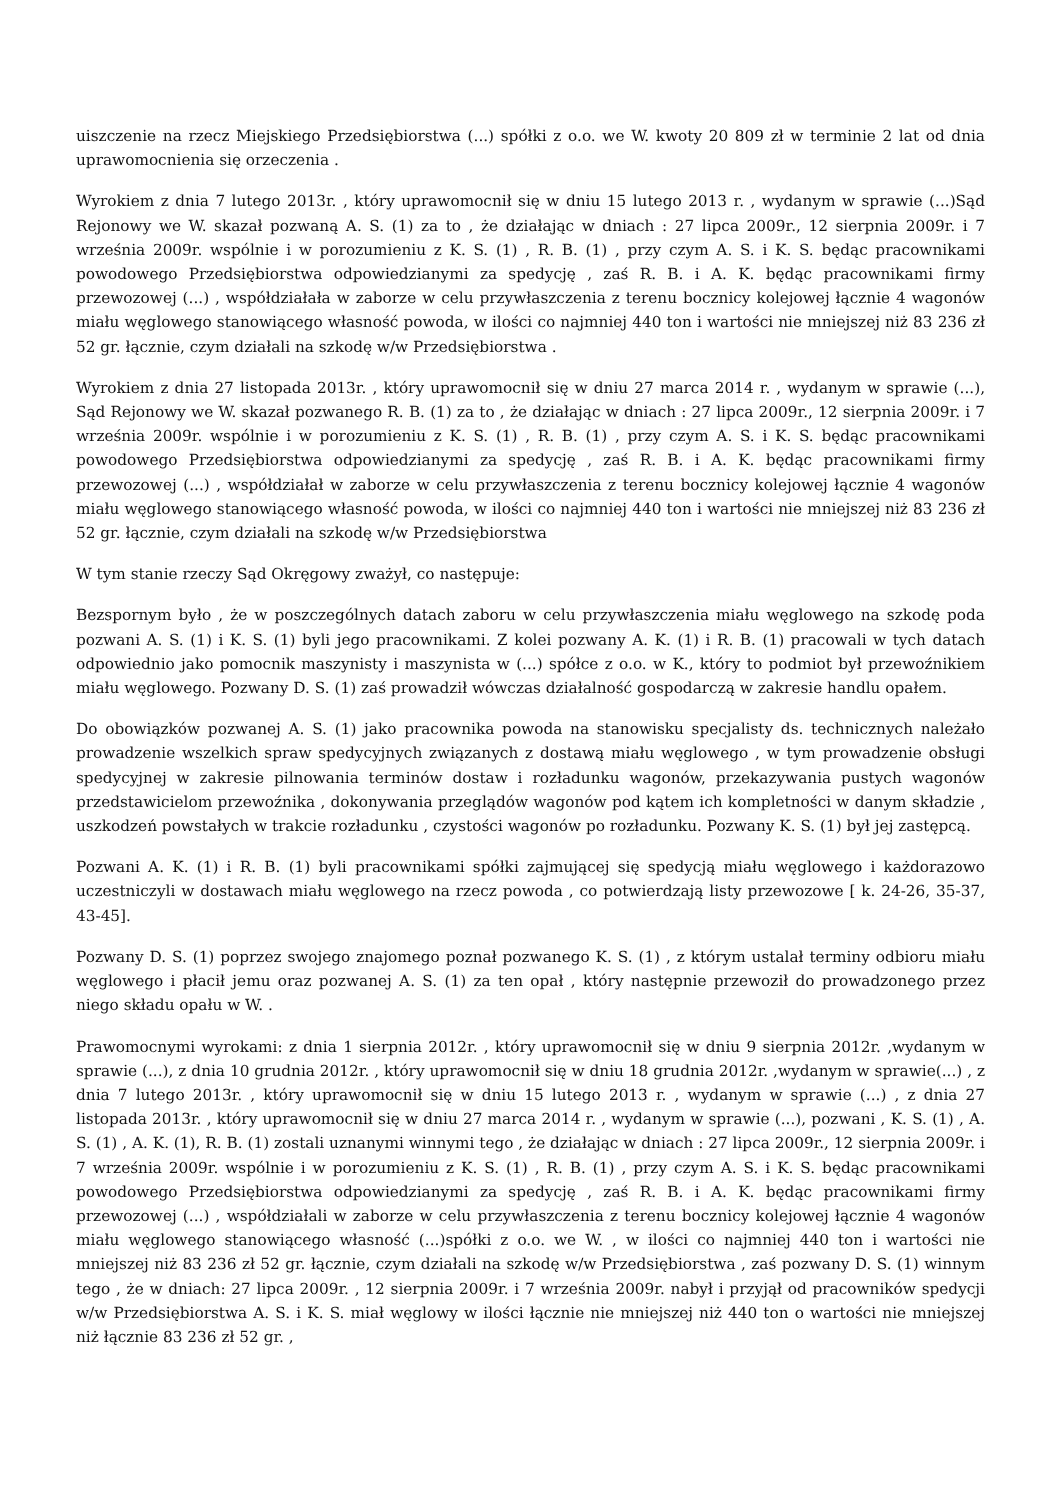uiszczenie na rzecz Miejskiego Przedsiębiorstwa (...) spółki z o.o. we W. kwoty 20 809 zł w terminie 2 lat od dnia uprawomocnienia się orzeczenia .
Wyrokiem z dnia 7 lutego 2013r. , który uprawomocnił się w dniu 15 lutego 2013 r. , wydanym w sprawie (...)Sąd Rejonowy we W. skazał pozwaną A. S. (1) za to , że działając w dniach : 27 lipca 2009r., 12 sierpnia 2009r. i 7 września 2009r. wspólnie i w porozumieniu z K. S. (1) , R. B. (1) , przy czym A. S. i K. S. będąc pracownikami powodowego Przedsiębiorstwa odpowiedzianymi za spedycję , zaś R. B. i A. K. będąc pracownikami firmy przewozowej (...) , współdziałała w zaborze w celu przywłaszczenia z terenu bocznicy kolejowej łącznie 4 wagonów miału węglowego stanowiącego własność powoda, w ilości co najmniej 440 ton i wartości nie mniejszej niż 83 236 zł 52 gr. łącznie, czym działali na szkodę w/w Przedsiębiorstwa .
Wyrokiem z dnia 27 listopada 2013r. , który uprawomocnił się w dniu 27 marca 2014 r. , wydanym w sprawie (...), Sąd Rejonowy we W. skazał pozwanego R. B. (1) za to , że działając w dniach : 27 lipca 2009r., 12 sierpnia 2009r. i 7 września 2009r. wspólnie i w porozumieniu z K. S. (1) , R. B. (1) , przy czym A. S. i K. S. będąc pracownikami powodowego Przedsiębiorstwa odpowiedzianymi za spedycję , zaś R. B. i A. K. będąc pracownikami firmy przewozowej (...) , współdziałał w zaborze w celu przywłaszczenia z terenu bocznicy kolejowej łącznie 4 wagonów miału węglowego stanowiącego własność powoda, w ilości co najmniej 440 ton i wartości nie mniejszej niż 83 236 zł 52 gr. łącznie, czym działali na szkodę w/w Przedsiębiorstwa
W tym stanie rzeczy Sąd Okręgowy zważył, co następuje:
Bezspornym było , że w poszczególnych datach zaboru w celu przywłaszczenia miału węglowego na szkodę poda pozwani A. S. (1) i K. S. (1) byli jego pracownikami. Z kolei pozwany A. K. (1) i R. B. (1) pracowali w tych datach odpowiednio jako pomocnik maszynisty i maszynista w (...) spółce z o.o. w K., który to podmiot był przewoźnikiem miału węglowego. Pozwany D. S. (1) zaś prowadził wówczas działalność gospodarczą w zakresie handlu opałem.
Do obowiązków pozwanej A. S. (1) jako pracownika powoda na stanowisku specjalisty ds. technicznych należało prowadzenie wszelkich spraw spedycyjnych związanych z dostawą miału węglowego , w tym prowadzenie obsługi spedycyjnej w zakresie pilnowania terminów dostaw i rozładunku wagonów, przekazywania pustych wagonów przedstawicielom przewoźnika , dokonywania przeglądów wagonów pod kątem ich kompletności w danym składzie , uszkodzeń powstałych w trakcie rozładunku , czystości wagonów po rozładunku. Pozwany K. S. (1) był jej zastępcą.
Pozwani A. K. (1) i R. B. (1) byli pracownikami spółki zajmującej się spedycją miału węglowego i każdorazowo uczestniczyli w dostawach miału węglowego na rzecz powoda , co potwierdzają listy przewozowe [ k. 24-26, 35-37, 43-45].
Pozwany D. S. (1) poprzez swojego znajomego poznał pozwanego K. S. (1) , z którym ustalał terminy odbioru miału węglowego i płacił jemu oraz pozwanej A. S. (1) za ten opał , który następnie przewoził do prowadzonego przez niego składu opału w W. .
Prawomocnymi wyrokami: z dnia 1 sierpnia 2012r. , który uprawomocnił się w dniu 9 sierpnia 2012r. ,wydanym w sprawie (...), z dnia 10 grudnia 2012r. , który uprawomocnił się w dniu 18 grudnia 2012r. ,wydanym w sprawie(...) , z dnia 7 lutego 2013r. , który uprawomocnił się w dniu 15 lutego 2013 r. , wydanym w sprawie (...) , z dnia 27 listopada 2013r. , który uprawomocnił się w dniu 27 marca 2014 r. , wydanym w sprawie (...), pozwani , K. S. (1) , A. S. (1) , A. K. (1), R. B. (1) zostali uznanymi winnymi tego , że działając w dniach : 27 lipca 2009r., 12 sierpnia 2009r. i 7 września 2009r. wspólnie i w porozumieniu z K. S. (1) , R. B. (1) , przy czym A. S. i K. S. będąc pracownikami powodowego Przedsiębiorstwa odpowiedzianymi za spedycję , zaś R. B. i A. K. będąc pracownikami firmy przewozowej (...) , współdziałali w zaborze w celu przywłaszczenia z terenu bocznicy kolejowej łącznie 4 wagonów miału węglowego stanowiącego własność (...)spółki z o.o. we W. , w ilości co najmniej 440 ton i wartości nie mniejszej niż 83 236 zł 52 gr. łącznie, czym działali na szkodę w/w Przedsiębiorstwa , zaś pozwany D. S. (1) winnym tego , że w dniach: 27 lipca 2009r. , 12 sierpnia 2009r. i 7 września 2009r. nabył i przyjął od pracowników spedycji w/w Przedsiębiorstwa A. S. i K. S. miał węglowy w ilości łącznie nie mniejszej niż 440 ton o wartości nie mniejszej niż łącznie 83 236 zł 52 gr. ,